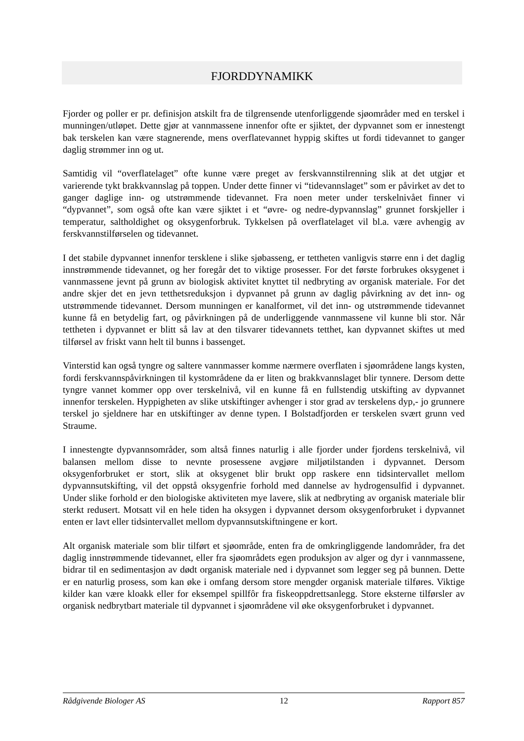FJORDDYNAMIKK
Fjorder og poller er pr. definisjon atskilt fra de tilgrensende utenforliggende sjøområder med en terskel i munningen/utløpet. Dette gjør at vannmassene innenfor ofte er sjiktet, der dypvannet som er innestengt bak terskelen kan være stagnerende, mens overflatevannet hyppig skiftes ut fordi tidevannet to ganger daglig strømmer inn og ut.
Samtidig vil “overflatelaget” ofte kunne være preget av ferskvannstilrenning slik at det utgjør et varierende tykt brakkvannslag på toppen. Under dette finner vi “tidevannslaget” som er påvirket av det to ganger daglige inn- og utstrømmende tidevannet. Fra noen meter under terskelnivået finner vi “dypvannet”, som også ofte kan være sjiktet i et “øvre- og nedre-dypvannslag” grunnet forskjeller i temperatur, saltholdighet og oksygenforbruk. Tykkelsen på overflatelaget vil bl.a. være avhengig av ferskvannstilførselen og tidevannet.
I det stabile dypvannet innenfor tersklene i slike sjøbasseng, er tettheten vanligvis større enn i det daglig innstrømmende tidevannet, og her foregår det to viktige prosesser. For det første forbrukes oksygenet i vannmassene jevnt på grunn av biologisk aktivitet knyttet til nedbryting av organisk materiale. For det andre skjer det en jevn tetthetsreduksjon i dypvannet på grunn av daglig påvirkning av det inn- og utstrømmende tidevannet. Dersom munningen er kanalformet, vil det inn- og utstrømmende tidevannet kunne få en betydelig fart, og påvirkningen på de underliggende vannmassene vil kunne bli stor. Når tettheten i dypvannet er blitt så lav at den tilsvarer tidevannets tetthet, kan dypvannet skiftes ut med tilførsel av friskt vann helt til bunns i bassenget.
Vinterstid kan også tyngre og saltere vannmasser komme nærmere overflaten i sjøområdene langs kysten, fordi ferskvannspåvirkningen til kystområdene da er liten og brakkvannslaget blir tynnere. Dersom dette tyngre vannet kommer opp over terskelnivå, vil en kunne få en fullstendig utskifting av dypvannet innenfor terskelen. Hyppigheten av slike utskiftinger avhenger i stor grad av terskelens dyp,- jo grunnere terskel jo sjeldnere har en utskiftinger av denne typen. I Bolstadfjorden er terskelen svært grunn ved Straume.
I innestengte dypvannsområder, som altså finnes naturlig i alle fjorder under fjordens terskelnivå, vil balansen mellom disse to nevnte prosessene avgjøre miljøtilstanden i dypvannet. Dersom oksygenforbruket er stort, slik at oksygenet blir brukt opp raskere enn tidsintervallet mellom dypvannsutskifting, vil det oppstå oksygenfrie forhold med dannelse av hydrogensulfid i dypvannet. Under slike forhold er den biologiske aktiviteten mye lavere, slik at nedbryting av organisk materiale blir sterkt redusert. Motsatt vil en hele tiden ha oksygen i dypvannet dersom oksygenforbruket i dypvannet enten er lavt eller tidsintervallet mellom dypvannsutskiftningene er kort.
Alt organisk materiale som blir tilført et sjøområde, enten fra de omkringliggende landområder, fra det daglig innstrømmende tidevannet, eller fra sjøområdets egen produksjon av alger og dyr i vannmassene, bidrar til en sedimentasjon av dødt organisk materiale ned i dypvannet som legger seg på bunnen. Dette er en naturlig prosess, som kan øke i omfang dersom store mengder organisk materiale tilføres. Viktige kilder kan være kloakk eller for eksempel spillfôr fra fiskeoppdrettsanlegg. Store eksterne tilførsler av organisk nedbrytbart materiale til dypvannet i sjøområdene vil øke oksygenforbruket i dypvannet.
Rådgivende Biologer AS 12 Rapport 857